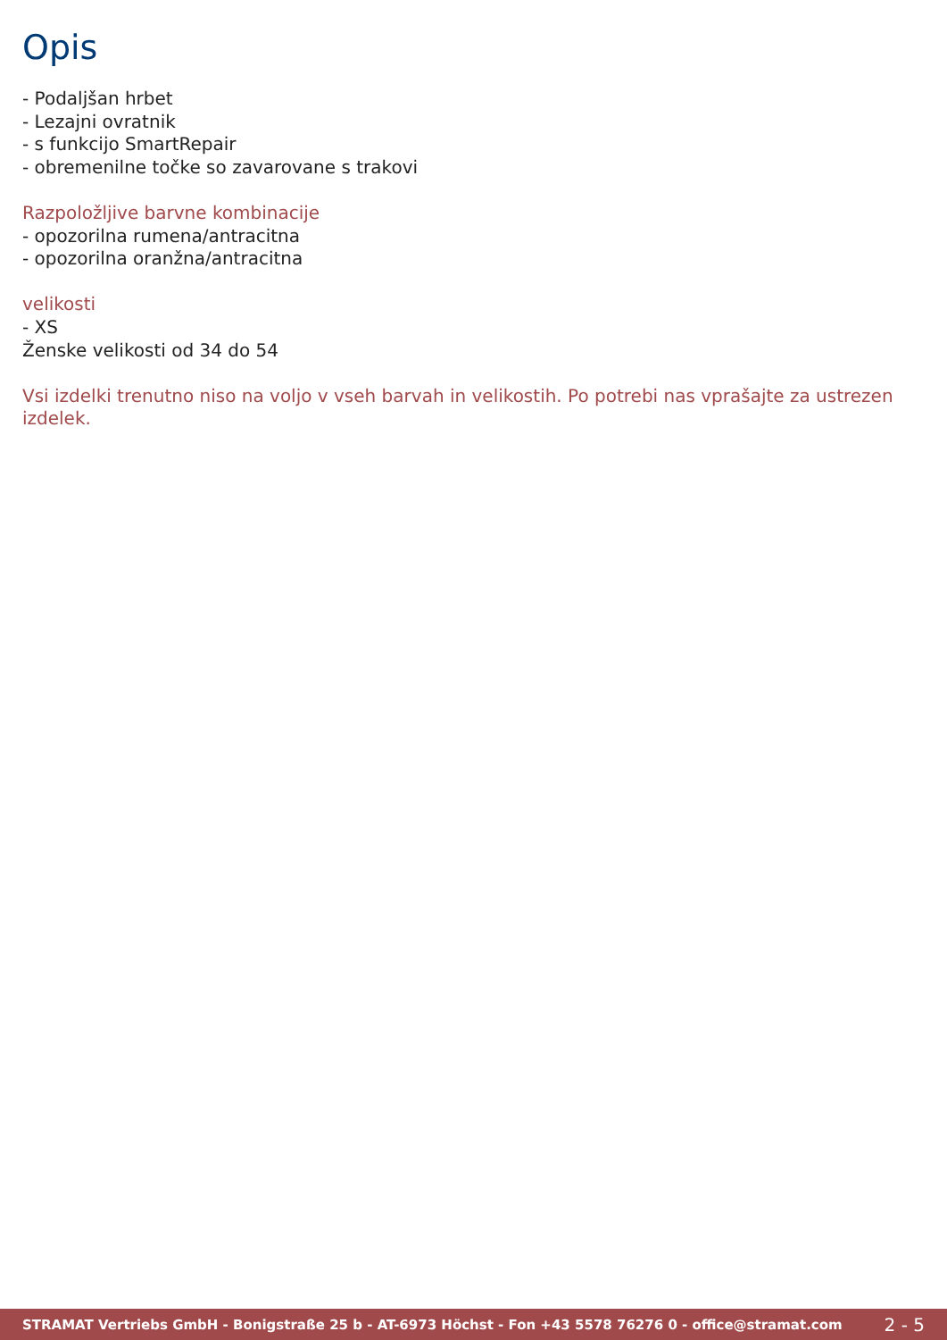Opis
- Podaljšan hrbet
- Lezajni ovratnik
- s funkcijo SmartRepair
- obremenilne točke so zavarovane s trakovi
Razpoložljive barvne kombinacije
- opozorilna rumena/antracitna
- opozorilna oranžna/antracitna
velikosti
- XS
Ženske velikosti od 34 do 54
Vsi izdelki trenutno niso na voljo v vseh barvah in velikostih. Po potrebi nas vprašajte za ustrezen izdelek.
STRAMAT Vertriebs GmbH - Bonigstraße 25 b - AT-6973 Höchst - Fon +43 5578 76276 0 - office@stramat.com 2 - 5